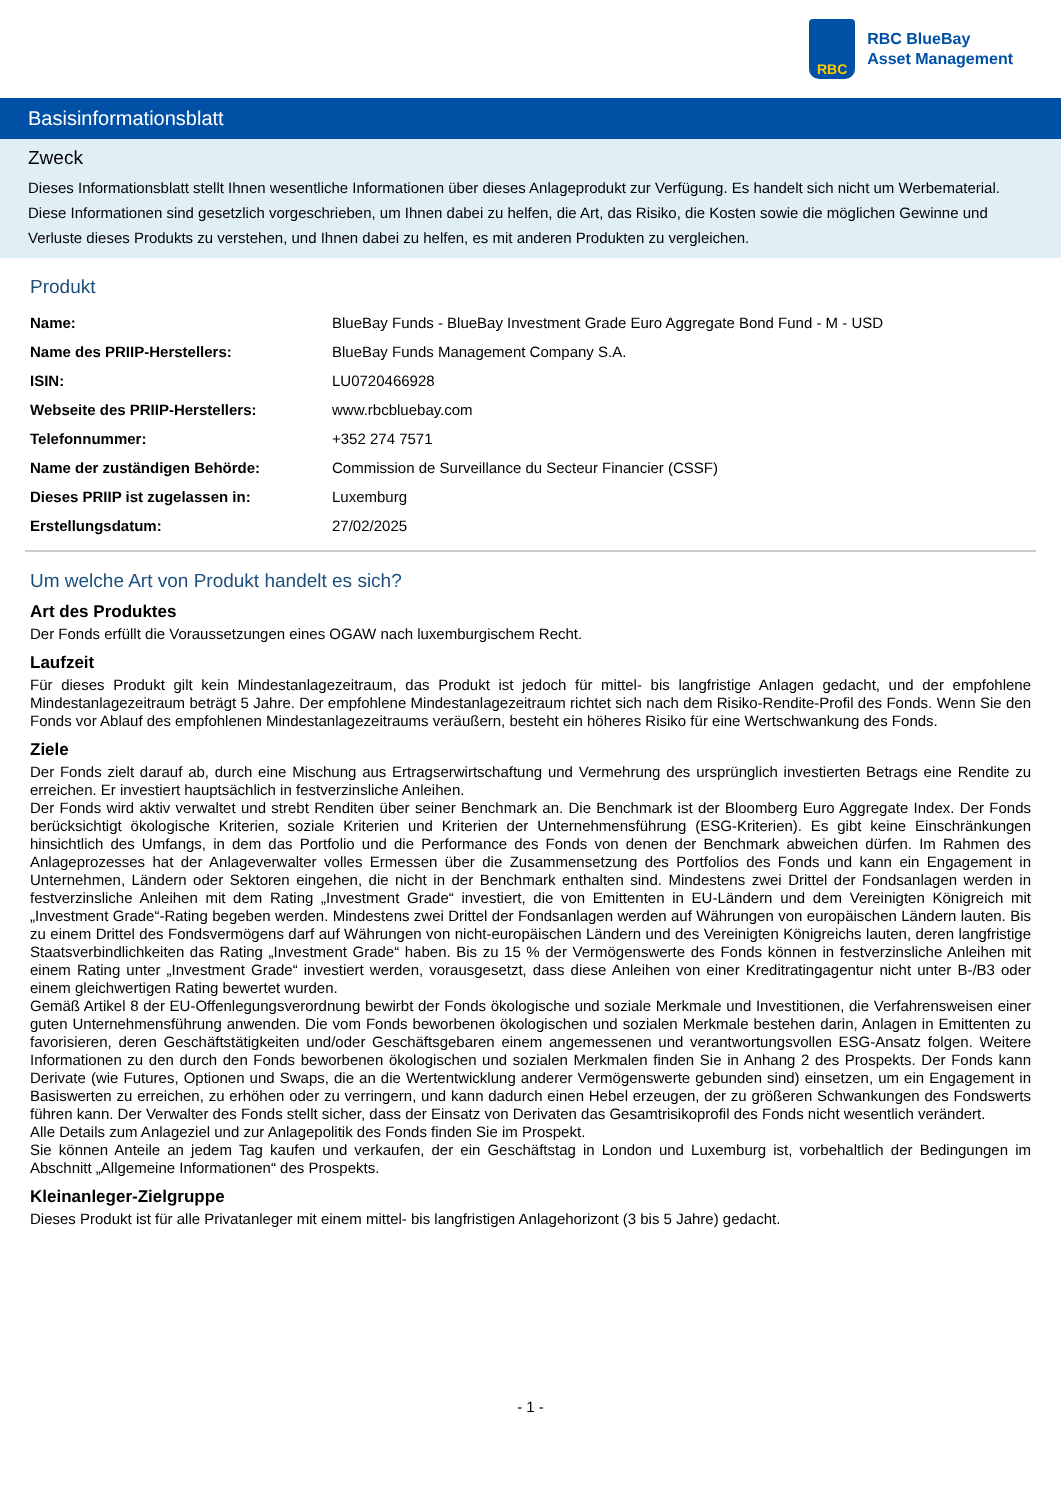RBC
RBC BlueBay
Asset Management
Basisinformationsblatt
Zweck
Dieses Informationsblatt stellt Ihnen wesentliche Informationen über dieses Anlageprodukt zur Verfügung. Es handelt sich nicht um Werbematerial. Diese Informationen sind gesetzlich vorgeschrieben, um Ihnen dabei zu helfen, die Art, das Risiko, die Kosten sowie die möglichen Gewinne und Verluste dieses Produkts zu verstehen, und Ihnen dabei zu helfen, es mit anderen Produkten zu vergleichen.
Produkt
| Name: | BlueBay Funds - BlueBay Investment Grade Euro Aggregate Bond Fund - M - USD |
| Name des PRIIP-Herstellers: | BlueBay Funds Management Company S.A. |
| ISIN: | LU0720466928 |
| Webseite des PRIIP-Herstellers: | www.rbcbluebay.com |
| Telefonnummer: | +352 274 7571 |
| Name der zuständigen Behörde: | Commission de Surveillance du Secteur Financier (CSSF) |
| Dieses PRIIP ist zugelassen in: | Luxemburg |
| Erstellungsdatum: | 27/02/2025 |
Um welche Art von Produkt handelt es sich?
Art des Produktes
Der Fonds erfüllt die Voraussetzungen eines OGAW nach luxemburgischem Recht.
Laufzeit
Für dieses Produkt gilt kein Mindestanlagezeitraum, das Produkt ist jedoch für mittel- bis langfristige Anlagen gedacht, und der empfohlene Mindestanlagezeitraum beträgt 5 Jahre. Der empfohlene Mindestanlagezeitraum richtet sich nach dem Risiko-Rendite-Profil des Fonds. Wenn Sie den Fonds vor Ablauf des empfohlenen Mindestanlagezeitraums veräußern, besteht ein höheres Risiko für eine Wertschwankung des Fonds.
Ziele
Der Fonds zielt darauf ab, durch eine Mischung aus Ertragserwirtschaftung und Vermehrung des ursprünglich investierten Betrags eine Rendite zu erreichen. Er investiert hauptsächlich in festverzinsliche Anleihen.
Der Fonds wird aktiv verwaltet und strebt Renditen über seiner Benchmark an. Die Benchmark ist der Bloomberg Euro Aggregate Index. Der Fonds berücksichtigt ökologische Kriterien, soziale Kriterien und Kriterien der Unternehmensführung (ESG-Kriterien). Es gibt keine Einschränkungen hinsichtlich des Umfangs, in dem das Portfolio und die Performance des Fonds von denen der Benchmark abweichen dürfen. Im Rahmen des Anlageprozesses hat der Anlageverwalter volles Ermessen über die Zusammensetzung des Portfolios des Fonds und kann ein Engagement in Unternehmen, Ländern oder Sektoren eingehen, die nicht in der Benchmark enthalten sind. Mindestens zwei Drittel der Fondsanlagen werden in festverzinsliche Anleihen mit dem Rating „Investment Grade“ investiert, die von Emittenten in EU-Ländern und dem Vereinigten Königreich mit „Investment Grade“-Rating begeben werden. Mindestens zwei Drittel der Fondsanlagen werden auf Währungen von europäischen Ländern lauten. Bis zu einem Drittel des Fondsvermögens darf auf Währungen von nicht-europäischen Ländern und des Vereinigten Königreichs lauten, deren langfristige Staatsverbindlichkeiten das Rating „Investment Grade“ haben. Bis zu 15 % der Vermögenswerte des Fonds können in festverzinsliche Anleihen mit einem Rating unter „Investment Grade“ investiert werden, vorausgesetzt, dass diese Anleihen von einer Kreditratingagentur nicht unter B-/B3 oder einem gleichwertigen Rating bewertet wurden.
Gemäß Artikel 8 der EU-Offenlegungsverordnung bewirbt der Fonds ökologische und soziale Merkmale und Investitionen, die Verfahrensweisen einer guten Unternehmensführung anwenden. Die vom Fonds beworbenen ökologischen und sozialen Merkmale bestehen darin, Anlagen in Emittenten zu favorisieren, deren Geschäftstätigkeiten und/oder Geschäftsgebaren einem angemessenen und verantwortungsvollen ESG-Ansatz folgen. Weitere Informationen zu den durch den Fonds beworbenen ökologischen und sozialen Merkmalen finden Sie in Anhang 2 des Prospekts. Der Fonds kann Derivate (wie Futures, Optionen und Swaps, die an die Wertentwicklung anderer Vermögenswerte gebunden sind) einsetzen, um ein Engagement in Basiswerten zu erreichen, zu erhöhen oder zu verringern, und kann dadurch einen Hebel erzeugen, der zu größeren Schwankungen des Fondswerts führen kann. Der Verwalter des Fonds stellt sicher, dass der Einsatz von Derivaten das Gesamtrisikoprofil des Fonds nicht wesentlich verändert.
Alle Details zum Anlageziel und zur Anlagepolitik des Fonds finden Sie im Prospekt.
Sie können Anteile an jedem Tag kaufen und verkaufen, der ein Geschäftstag in London und Luxemburg ist, vorbehaltlich der Bedingungen im Abschnitt „Allgemeine Informationen“ des Prospekts.
Kleinanleger-Zielgruppe
Dieses Produkt ist für alle Privatanleger mit einem mittel- bis langfristigen Anlagehorizont (3 bis 5 Jahre) gedacht.
- 1 -